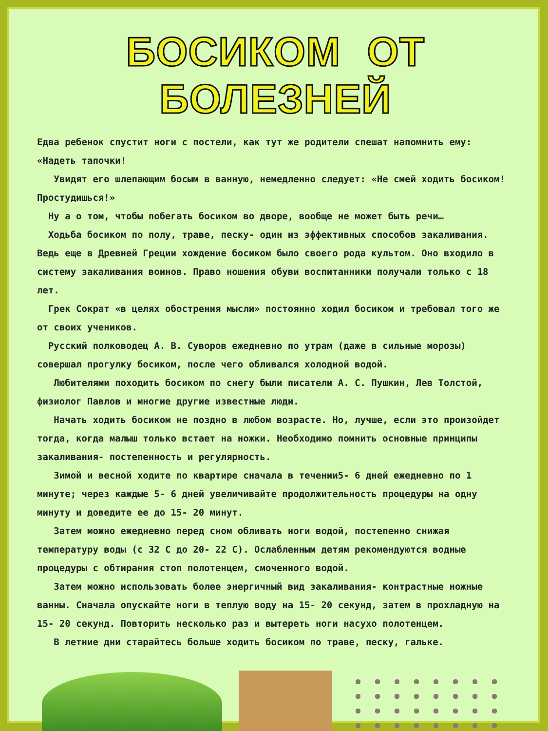БОСИКОМ ОТ БОЛЕЗНЕЙ
Едва ребенок спустит ноги с постели, как тут же родители спешат напомнить ему: «Надеть тапочки!
Увидят его шлепающим босым в ванную, немедленно следует: «Не смей ходить босиком! Простудишься!»
Ну а о том, чтобы побегать босиком во дворе, вообще не может быть речи…
Ходьба босиком по полу, траве, песку- один из эффективных способов закаливания. Ведь еще в Древней Греции хождение босиком было своего рода культом. Оно входило в систему закаливания воинов. Право ношения обуви воспитанники получали только с 18 лет.
Грек Сократ «в целях обострения мысли» постоянно ходил босиком и требовал того же от своих учеников.
Русский полководец А. В. Суворов ежедневно по утрам (даже в сильные морозы) совершал прогулку босиком, после чего обливался холодной водой.
Любителями походить босиком по снегу были писатели А. С. Пушкин, Лев Толстой, физиолог Павлов и многие другие известные люди.
Начать ходить босиком не поздно в любом возрасте. Но, лучше, если это произойдет тогда, когда малыш только встает на ножки. Необходимо помнить основные принципы закаливания- постепенность и регулярность.
Зимой и весной ходите по квартире сначала в течении5- 6 дней ежедневно по 1 минуте; через каждые 5- 6 дней увеличивайте продолжительность процедуры на одну минуту и доведите ее до 15- 20 минут.
Затем можно ежедневно перед сном обливать ноги водой, постепенно снижая температуру воды (с 32 С до 20- 22 С). Ослабленным детям рекомендуются водные процедуры с обтирания стоп полотенцем, смоченного водой.
Затем можно использовать более энергичный вид закаливания- контрастные ножные ванны. Сначала опускайте ноги в теплую воду на 15- 20 секунд, затем в прохладную на 15- 20 секунд. Повторить несколько раз и вытереть ноги насухо полотенцем.
В летние дни старайтесь больше ходить босиком по траве, песку, гальке.